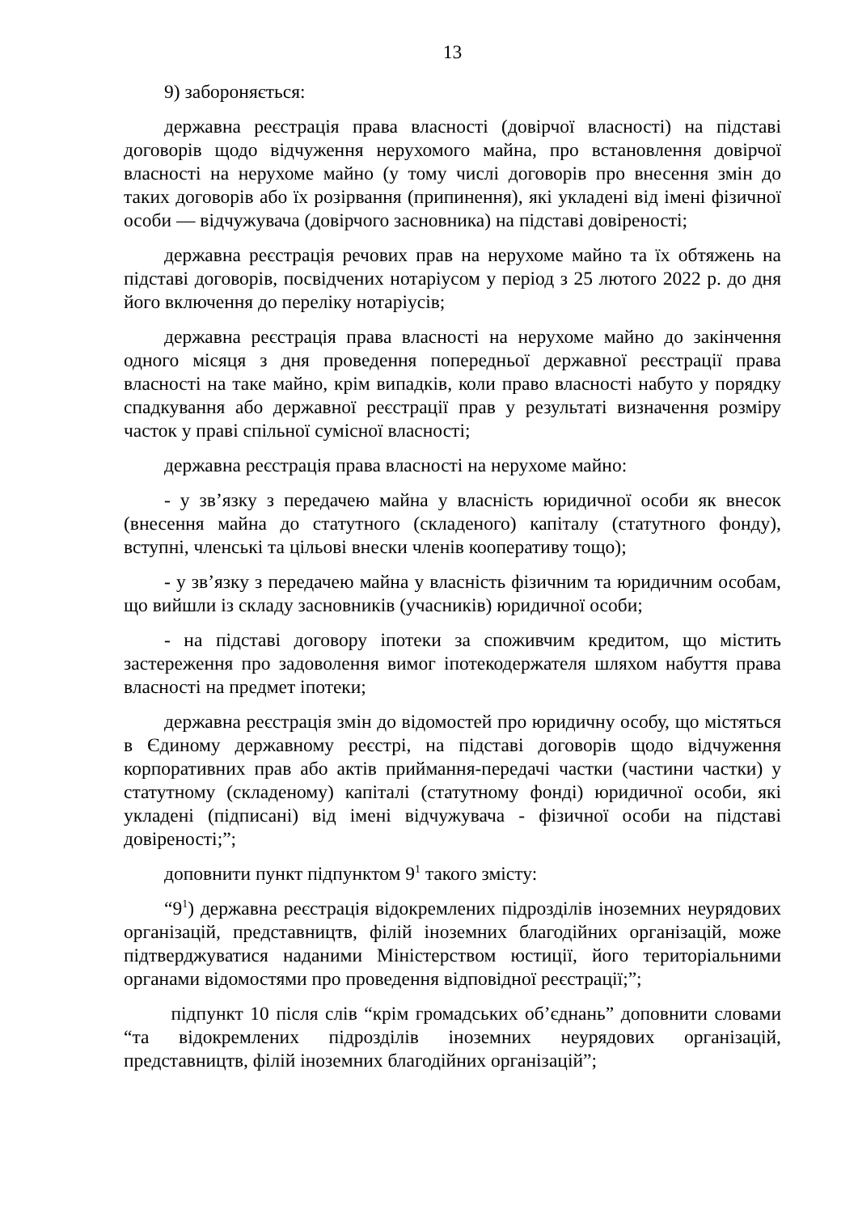13
9) забороняється:
державна реєстрація права власності (довірчої власності) на підставі договорів щодо відчуження нерухомого майна, про встановлення довірчої власності на нерухоме майно (у тому числі договорів про внесення змін до таких договорів або їх розірвання (припинення), які укладені від імені фізичної особи — відчужувача (довірчого засновника) на підставі довіреності;
державна реєстрація речових прав на нерухоме майно та їх обтяжень на підставі договорів, посвідчених нотаріусом у період з 25 лютого 2022 р. до дня його включення до переліку нотаріусів;
державна реєстрація права власності на нерухоме майно до закінчення одного місяця з дня проведення попередньої державної реєстрації права власності на таке майно, крім випадків, коли право власності набуто у порядку спадкування або державної реєстрації прав у результаті визначення розміру часток у праві спільної сумісної власності;
державна реєстрація права власності на нерухоме майно:
- у зв’язку з передачею майна у власність юридичної особи як внесок (внесення майна до статутного (складеного) капіталу (статутного фонду), вступні, членські та цільові внески членів кооперативу тощо);
- у зв’язку з передачею майна у власність фізичним та юридичним особам, що вийшли із складу засновників (учасників) юридичної особи;
- на підставі договору іпотеки за споживчим кредитом, що містить застереження про задоволення вимог іпотекодержателя шляхом набуття права власності на предмет іпотеки;
державна реєстрація змін до відомостей про юридичну особу, що містяться в Єдиному державному реєстрі, на підставі договорів щодо відчуження корпоративних прав або актів приймання-передачі частки (частини частки) у статутному (складеному) капіталі (статутному фонді) юридичної особи, які укладені (підписані) від імені відчужувача - фізичної особи на підставі довіреності;”;
доповнити пункт підпунктом 9<sup>1</sup> такого змісту:
“9<sup>1</sup>) державна реєстрація відокремлених підрозділів іноземних неурядових організацій, представництв, філій іноземних благодійних організацій, може підтверджуватися наданими Міністерством юстиції, його територіальними органами відомостями про проведення відповідної реєстрації;”;
підпункт 10 після слів “крім громадських об’єднань” доповнити словами “та відокремлених підрозділів іноземних неурядових організацій, представництв, філій іноземних благодійних організацій”;